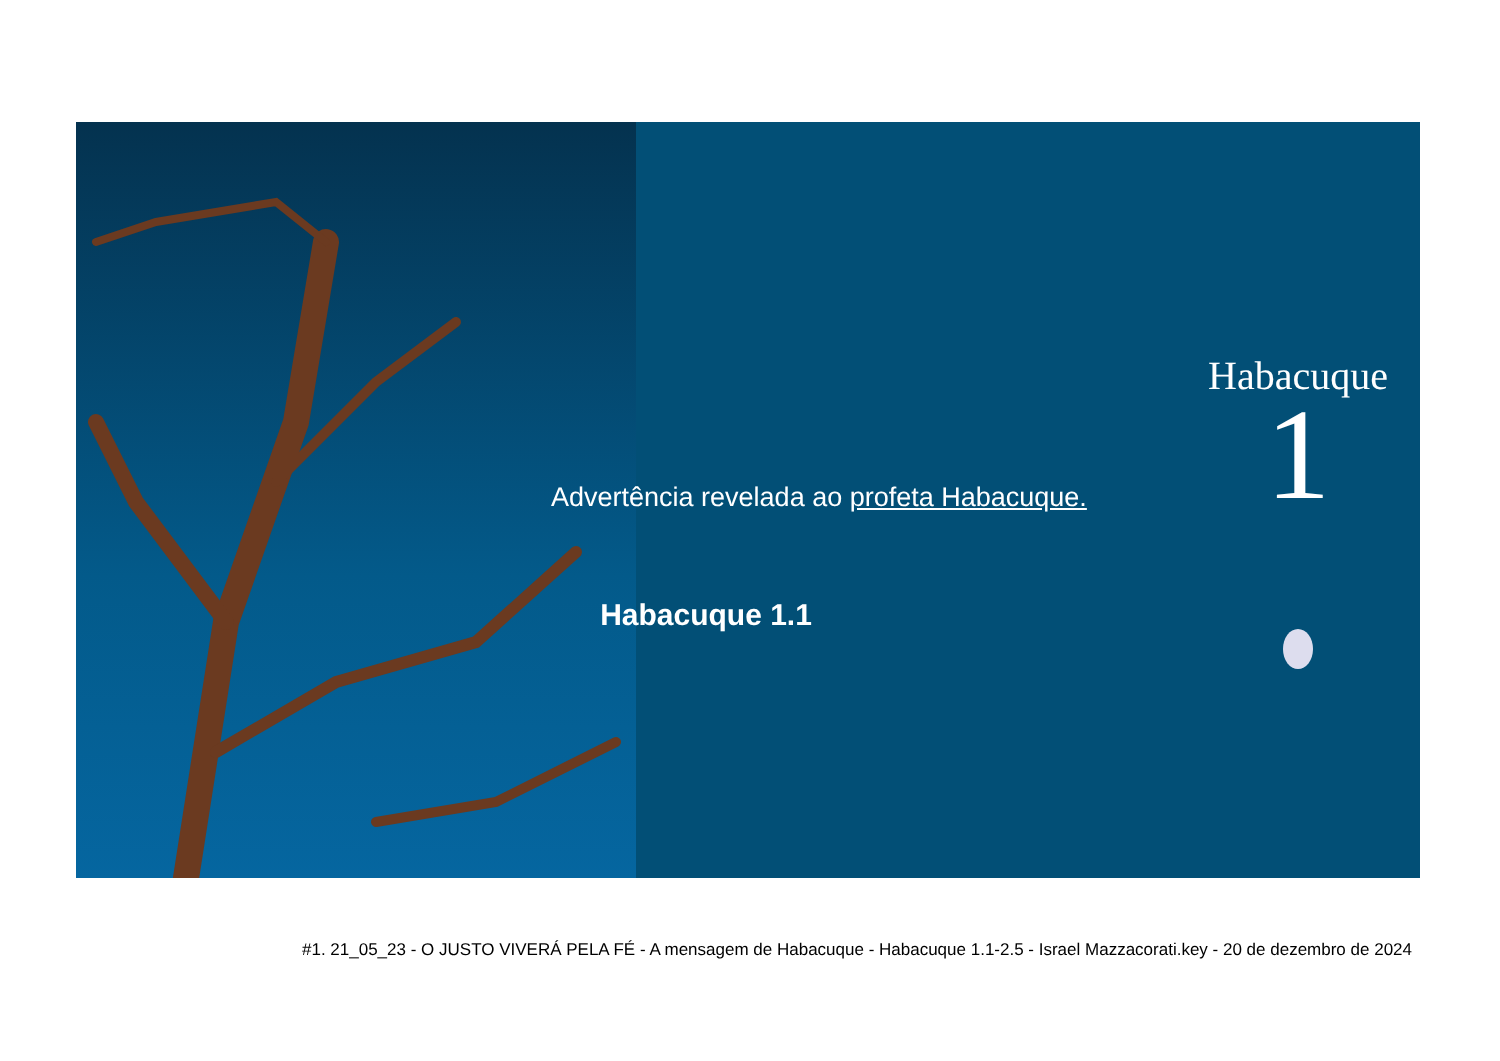Advertência revelada ao profeta Habacuque.
Habacuque 1.1
Habacuque
1
#1. 21_05_23 - O JUSTO VIVERÁ PELA FÉ - A mensagem de Habacuque - Habacuque 1.1-2.5 - Israel Mazzacorati.key - 20 de dezembro de 2024